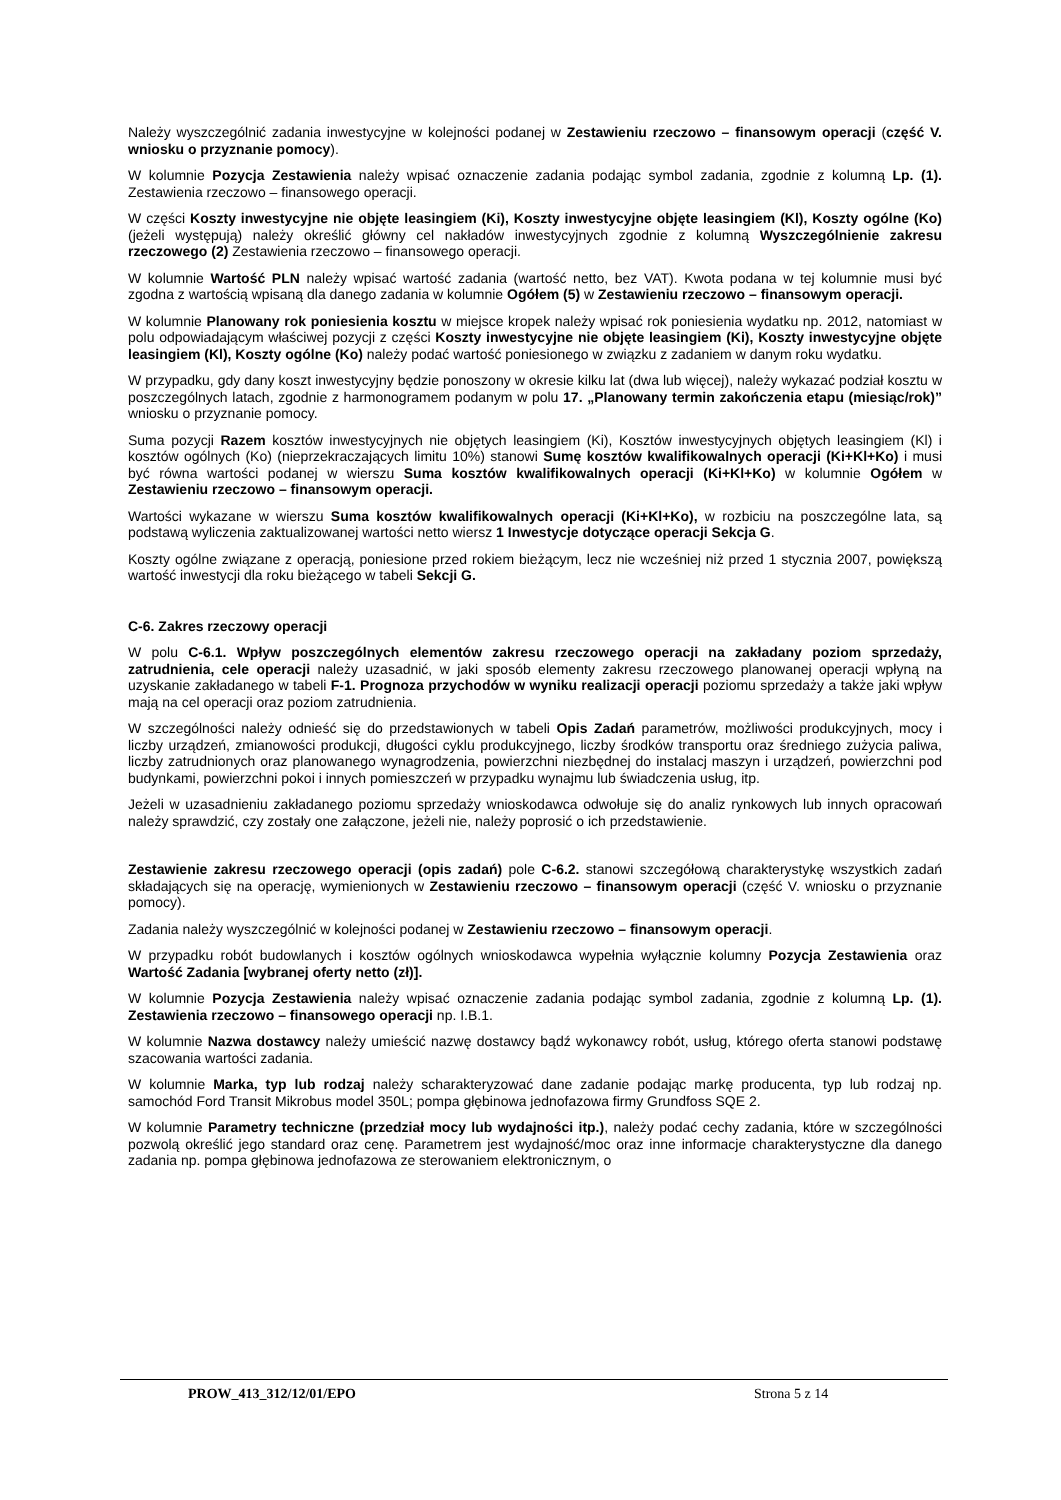Należy wyszczególnić zadania inwestycyjne w kolejności podanej w Zestawieniu rzeczowo – finansowym operacji (część V. wniosku o przyznanie pomocy).
W kolumnie Pozycja Zestawienia należy wpisać oznaczenie zadania podając symbol zadania, zgodnie z kolumną Lp. (1). Zestawienia rzeczowo – finansowego operacji.
W części Koszty inwestycyjne nie objęte leasingiem (Ki), Koszty inwestycyjne objęte leasingiem (Kl), Koszty ogólne (Ko) (jeżeli występują) należy określić główny cel nakładów inwestycyjnych zgodnie z kolumną Wyszczególnienie zakresu rzeczowego (2) Zestawienia rzeczowo – finansowego operacji.
W kolumnie Wartość PLN należy wpisać wartość zadania (wartość netto, bez VAT). Kwota podana w tej kolumnie musi być zgodna z wartością wpisaną dla danego zadania w kolumnie Ogółem (5) w Zestawieniu rzeczowo – finansowym operacji.
W kolumnie Planowany rok poniesienia kosztu w miejsce kropek należy wpisać rok poniesienia wydatku np. 2012, natomiast w polu odpowiadającym właściwej pozycji z części Koszty inwestycyjne nie objęte leasingiem (Ki), Koszty inwestycyjne objęte leasingiem (Kl), Koszty ogólne (Ko) należy podać wartość poniesionego w związku z zadaniem w danym roku wydatku.
W przypadku, gdy dany koszt inwestycyjny będzie ponoszony w okresie kilku lat (dwa lub więcej), należy wykazać podział kosztu w poszczególnych latach, zgodnie z harmonogramem podanym w polu 17. „Planowany termin zakończenia etapu (miesiąc/rok)” wniosku o przyznanie pomocy.
Suma pozycji Razem kosztów inwestycyjnych nie objętych leasingiem (Ki), Kosztów inwestycyjnych objętych leasingiem (Kl) i kosztów ogólnych (Ko) (nieprzekraczających limitu 10%) stanowi Sumę kosztów kwalifikowalnych operacji (Ki+Kl+Ko) i musi być równa wartości podanej w wierszu Suma kosztów kwalifikowalnych operacji (Ki+Kl+Ko) w kolumnie Ogółem w Zestawieniu rzeczowo – finansowym operacji.
Wartości wykazane w wierszu Suma kosztów kwalifikowalnych operacji (Ki+Kl+Ko), w rozbiciu na poszczególne lata, są podstawą wyliczenia zaktualizowanej wartości netto wiersz 1 Inwestycje dotyczące operacji Sekcja G.
Koszty ogólne związane z operacją, poniesione przed rokiem bieżącym, lecz nie wcześniej niż przed 1 stycznia 2007, powiększą wartość inwestycji dla roku bieżącego w tabeli Sekcji G.
C-6. Zakres rzeczowy operacji
W polu C-6.1. Wpływ poszczególnych elementów zakresu rzeczowego operacji na zakładany poziom sprzedaży, zatrudnienia, cele operacji należy uzasadnić, w jaki sposób elementy zakresu rzeczowego planowanej operacji wpłyną na uzyskanie zakładanego w tabeli F-1. Prognoza przychodów w wyniku realizacji operacji poziomu sprzedaży a także jaki wpływ mają na cel operacji oraz poziom zatrudnienia.
W szczególności należy odnieść się do przedstawionych w tabeli Opis Zadań parametrów, możliwości produkcyjnych, mocy i liczby urządzeń, zmianowości produkcji, długości cyklu produkcyjnego, liczby środków transportu oraz średniego zużycia paliwa, liczby zatrudnionych oraz planowanego wynagrodzenia, powierzchni niezbędnej do instalacj maszyn i urządzeń, powierzchni pod budynkami, powierzchni pokoi i innych pomieszczeń w przypadku wynajmu lub świadczenia usług, itp.
Jeżeli w uzasadnieniu zakładanego poziomu sprzedaży wnioskodawca odwołuje się do analiz rynkowych lub innych opracowań należy sprawdzić, czy zostały one załączone, jeżeli nie, należy poprosić o ich przedstawienie.
Zestawienie zakresu rzeczowego operacji (opis zadań) pole C-6.2. stanowi szczegółową charakterystykę wszystkich zadań składających się na operację, wymienionych w Zestawieniu rzeczowo – finansowym operacji (część V. wniosku o przyznanie pomocy).
Zadania należy wyszczególnić w kolejności podanej w Zestawieniu rzeczowo – finansowym operacji.
W przypadku robót budowlanych i kosztów ogólnych wnioskodawca wypełnia wyłącznie kolumny Pozycja Zestawienia oraz Wartość Zadania [wybranej oferty netto (zł)].
W kolumnie Pozycja Zestawienia należy wpisać oznaczenie zadania podając symbol zadania, zgodnie z kolumną Lp. (1). Zestawienia rzeczowo – finansowego operacji np. I.B.1.
W kolumnie Nazwa dostawcy należy umieścić nazwę dostawcy bądź wykonawcy robót, usług, którego oferta stanowi podstawę szacowania wartości zadania.
W kolumnie Marka, typ lub rodzaj należy scharakteryzować dane zadanie podając markę producenta, typ lub rodzaj np. samochód Ford Transit Mikrobus model 350L; pompa głębinowa jednofazowa firmy Grundfoss SQE 2.
W kolumnie Parametry techniczne (przedział mocy lub wydajności itp.), należy podać cechy zadania, które w szczególności pozwolą określić jego standard oraz cenę. Parametrem jest wydajność/moc oraz inne informacje charakterystyczne dla danego zadania np. pompa głębinowa jednofazowa ze sterowaniem elektronicznym, o
PROW_413_312/12/01/EPO Strona 5 z 14